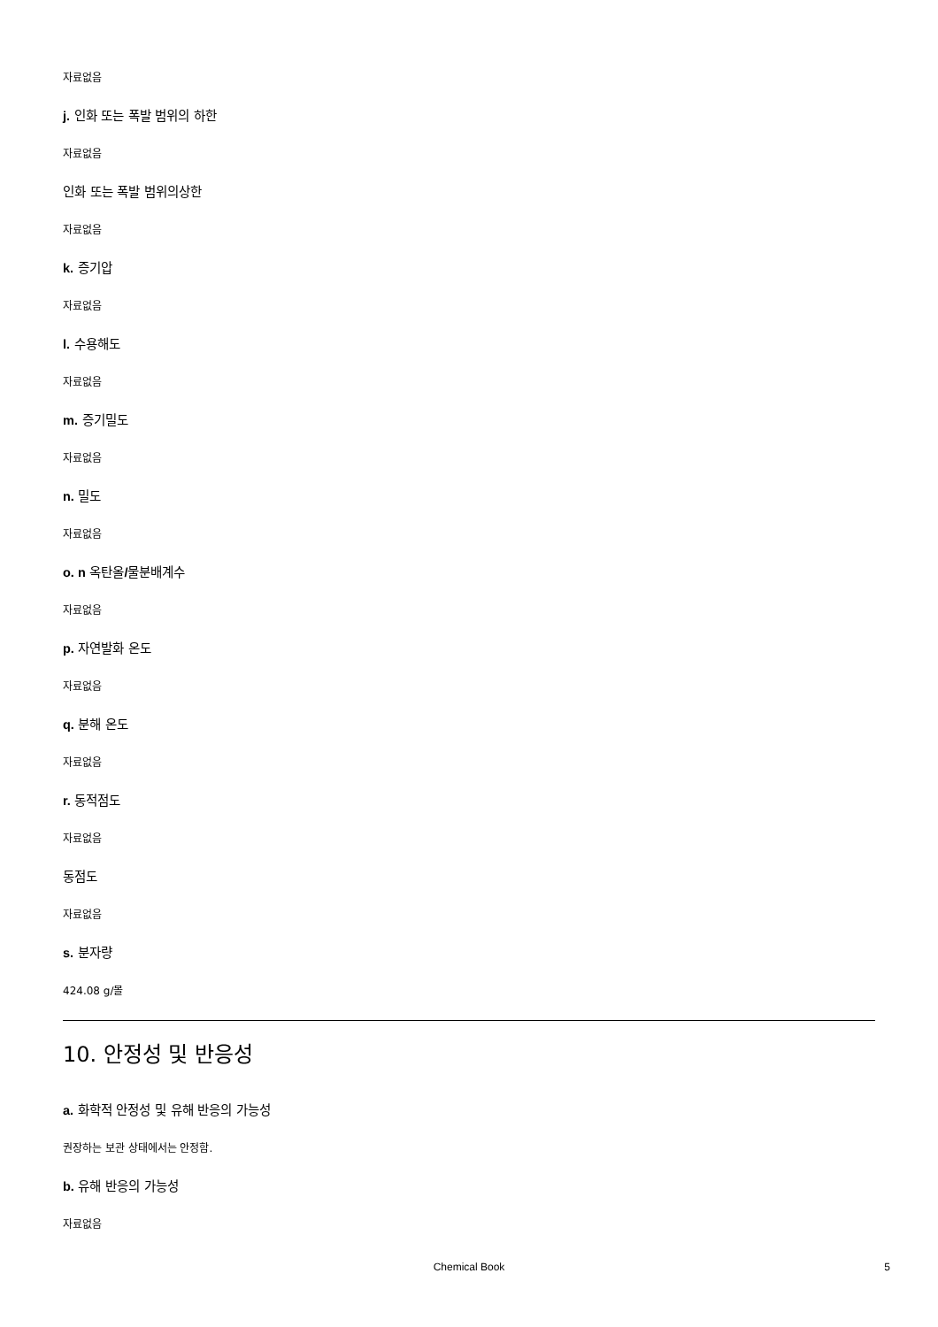자료없음
j. 인화 또는 폭발 범위의 하한
자료없음
인화 또는 폭발 범위의상한
자료없음
k. 증기압
자료없음
l. 수용해도
자료없음
m. 증기밀도
자료없음
n. 밀도
자료없음
o. n 옥탄올/물분배계수
자료없음
p. 자연발화 온도
자료없음
q. 분해 온도
자료없음
r. 동적점도
자료없음
동점도
자료없음
s. 분자량
424.08 g/몰
10. 안정성 및 반응성
a. 화학적 안정성 및 유해 반응의 가능성
권장하는 보관 상태에서는 안정함.
b. 유해 반응의 가능성
자료없음
Chemical Book
5